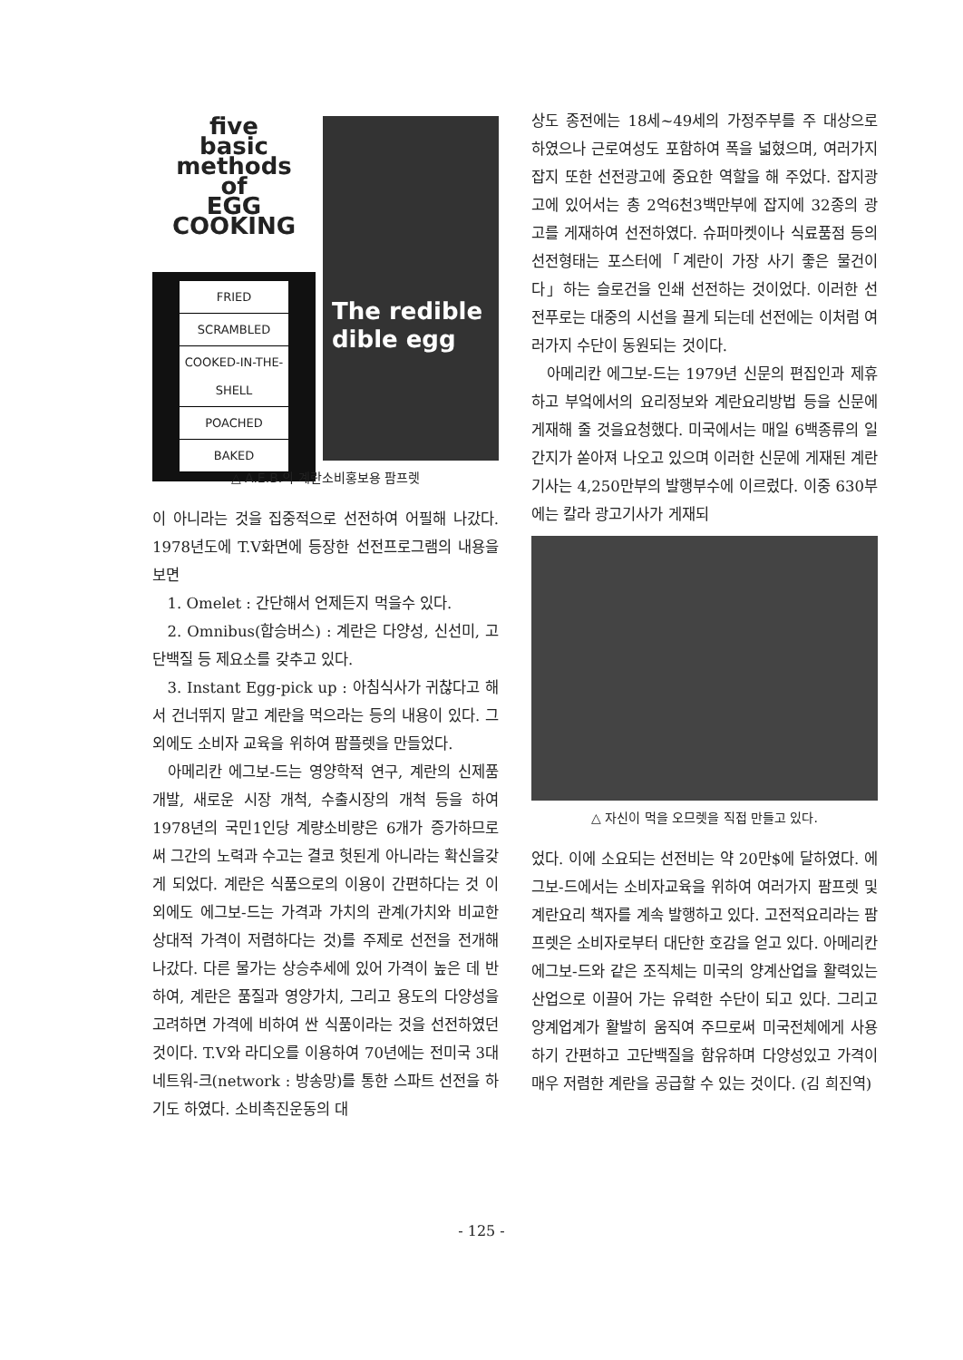five
basic
methods
of
EGG
COOKING
FRIED
SCRAMBLED
COOKED-IN-THE-SHELL
POACHED
BAKED
The redible dible egg
△ A.E.B.의 계란소비홍보용 팜프렛
이 아니라는 것을 집중적으로 선전하여 어필해 나갔다. 1978년도에 T.V화면에 등장한 선전프로그램의 내용을 보면
1. Omelet : 간단해서 언제든지 먹을수 있다.
2. Omnibus(합승버스) : 계란은 다양성, 신선미, 고단백질 등 제요소를 갖추고 있다.
3. Instant Egg-pick up : 아침식사가 귀찮다고 해서 건너뛰지 말고 계란을 먹으라는 등의 내용이 있다. 그 외에도 소비자 교육을 위하여 팜플렛을 만들었다.
아메리칸 에그보-드는 영양학적 연구, 계란의 신제품개발, 새로운 시장 개척, 수출시장의 개척 등을 하여 1978년의 국민1인당 계량소비량은 6개가 증가하므로써 그간의 노력과 수고는 결코 헛된게 아니라는 확신을갖게 되었다. 계란은 식품으로의 이용이 간편하다는 것 이외에도 에그보-드는 가격과 가치의 관계(가치와 비교한 상대적 가격이 저렴하다는 것)를 주제로 선전을 전개해 나갔다. 다른 물가는 상승추세에 있어 가격이 높은 데 반하여, 계란은 품질과 영양가치, 그리고 용도의 다양성을 고려하면 가격에 비하여 싼 식품이라는 것을 선전하였던 것이다. T.V와 라디오를 이용하여 70년에는 전미국 3대 네트워-크(network : 방송망)를 통한 스파트 선전을 하기도 하였다. 소비촉진운동의 대
상도 종전에는 18세~49세의 가정주부를 주 대상으로 하였으나 근로여성도 포함하여 폭을 넓혔으며, 여러가지 잡지 또한 선전광고에 중요한 역할을 해 주었다. 잡지광고에 있어서는 총 2억6천3백만부에 잡지에 32종의 광고를 게재하여 선전하였다. 슈퍼마켓이나 식료품점 등의 선전형태는 포스터에「계란이 가장 사기 좋은 물건이다」하는 슬로건을 인쇄 선전하는 것이었다. 이러한 선전푸로는 대중의 시선을 끌게 되는데 선전에는 이처럼 여러가지 수단이 동원되는 것이다.
아메리칸 에그보-드는 1979년 신문의 편집인과 제휴하고 부엌에서의 요리정보와 계란요리방법 등을 신문에 게재해 줄 것을요청했다. 미국에서는 매일 6백종류의 일간지가 쏟아져 나오고 있으며 이러한 신문에 게재된 계란기사는 4,250만부의 발행부수에 이르렀다. 이중 630부에는 칼라 광고기사가 게재되
△ 자신이 먹을 오므렛을 직접 만들고 있다.
었다. 이에 소요되는 선전비는 약 20만$에 달하였다. 에그보-드에서는 소비자교육을 위하여 여러가지 팜프렛 및 계란요리 책자를 계속 발행하고 있다. 고전적요리라는 팜프렛은 소비자로부터 대단한 호감을 얻고 있다. 아메리칸 에그보-드와 같은 조직체는 미국의 양계산업을 활력있는 산업으로 이끌어 가는 유력한 수단이 되고 있다. 그리고 양계업계가 활발히 움직여 주므로써 미국전체에게 사용하기 간편하고 고단백질을 함유하며 다양성있고 가격이 매우 저렴한 계란을 공급할 수 있는 것이다. (김 희진역)
- 125 -